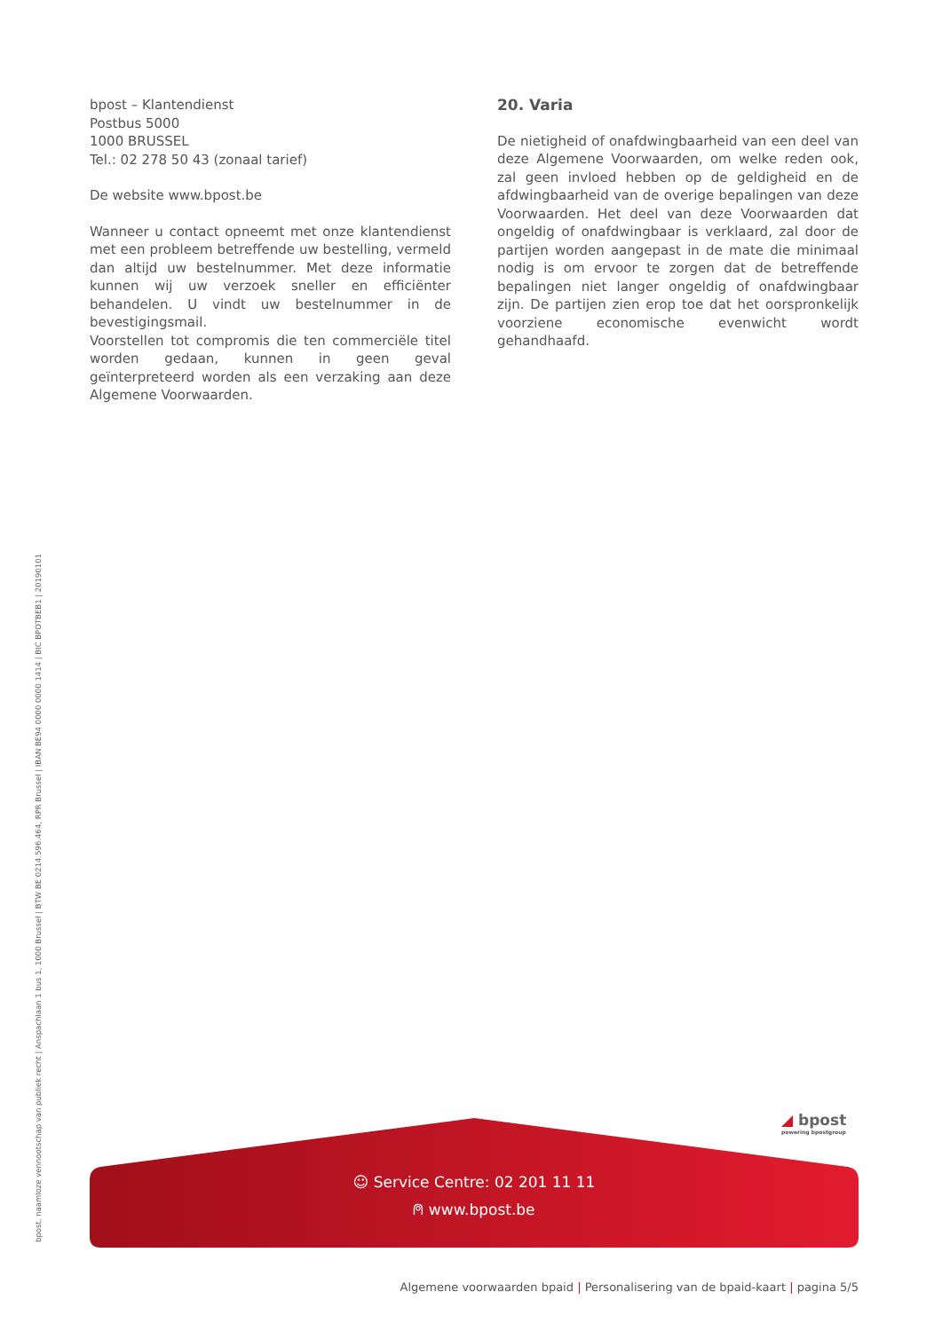bpost – Klantendienst
Postbus 5000
1000 BRUSSEL
Tel.: 02 278 50 43 (zonaal tarief)
De website www.bpost.be
Wanneer u contact opneemt met onze klantendienst met een probleem betreffende uw bestelling, vermeld dan altijd uw bestelnummer. Met deze informatie kunnen wij uw verzoek sneller en efficiënter behandelen. U vindt uw bestelnummer in de bevestigingsmail.
Voorstellen tot compromis die ten commerciële titel worden gedaan, kunnen in geen geval geïnterpreteerd worden als een verzaking aan deze Algemene Voorwaarden.
20. Varia
De nietigheid of onafdwingbaarheid van een deel van deze Algemene Voorwaarden, om welke reden ook, zal geen invloed hebben op de geldigheid en de afdwingbaarheid van de overige bepalingen van deze Voorwaarden. Het deel van deze Voorwaarden dat ongeldig of onafdwingbaar is verklaard, zal door de partijen worden aangepast in de mate die minimaal nodig is om ervoor te zorgen dat de betreffende bepalingen niet langer ongeldig of onafdwingbaar zijn. De partijen zien erop toe dat het oorspronkelijk voorziene economische evenwicht wordt gehandhaafd.
bpost, naamloze vennootschap van publiek recht | Anspachlaan 1 bus 1, 1000 Brussel | BTW BE 0214.596.464, RPR Brussel | IBAN BE94 0000 0000 1414 | BIC BPOTBEB1 | 20190101
☺ Service Centre: 02 201 11 11
⍝ www.bpost.be
◢ bpost
powering bpostgroup
Algemene voorwaarden bpaid | Personalisering van de bpaid-kaart | pagina 5/5